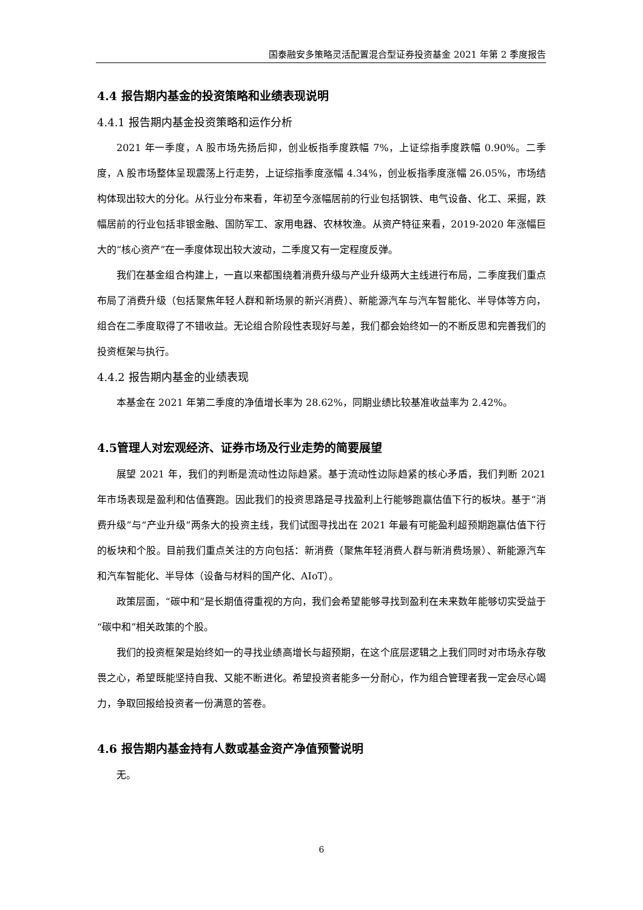国泰融安多策略灵活配置混合型证券投资基金 2021 年第 2 季度报告
4.4 报告期内基金的投资策略和业绩表现说明
4.4.1 报告期内基金投资策略和运作分析
2021 年一季度，A 股市场先扬后抑，创业板指季度跌幅 7%，上证综指季度跌幅 0.90%。二季度，A 股市场整体呈现震荡上行走势，上证综指季度涨幅 4.34%，创业板指季度涨幅 26.05%，市场结构体现出较大的分化。从行业分布来看，年初至今涨幅居前的行业包括钢铁、电气设备、化工、采掘，跌幅居前的行业包括非银金融、国防军工、家用电器、农林牧渔。从资产特征来看，2019-2020 年涨幅巨大的“核心资产”在一季度体现出较大波动，二季度又有一定程度反弹。
我们在基金组合构建上，一直以来都围绕着消费升级与产业升级两大主线进行布局，二季度我们重点布局了消费升级（包括聚焦年轻人群和新场景的新兴消费）、新能源汽车与汽车智能化、半导体等方向，组合在二季度取得了不错收益。无论组合阶段性表现好与差，我们都会始终如一的不断反思和完善我们的投资框架与执行。
4.4.2 报告期内基金的业绩表现
本基金在 2021 年第二季度的净值增长率为 28.62%，同期业绩比较基准收益率为 2.42%。
4.5管理人对宏观经济、证券市场及行业走势的简要展望
展望 2021 年，我们的判断是流动性边际趋紧。基于流动性边际趋紧的核心矛盾，我们判断 2021 年市场表现是盈利和估值赛跑。因此我们的投资思路是寻找盈利上行能够跑赢估值下行的板块。基于“消费升级”与“产业升级”两条大的投资主线，我们试图寻找出在 2021 年最有可能盈利超预期跑赢估值下行的板块和个股。目前我们重点关注的方向包括：新消费（聚焦年轻消费人群与新消费场景）、新能源汽车和汽车智能化、半导体（设备与材料的国产化、AIoT）。
政策层面，“碳中和”是长期值得重视的方向，我们会希望能够寻找到盈利在未来数年能够切实受益于“碳中和”相关政策的个股。
我们的投资框架是始终如一的寻找业绩高增长与超预期，在这个底层逻辑之上我们同时对市场永存敬畏之心，希望既能坚持自我、又能不断进化。希望投资者能多一分耐心，作为组合管理者我一定会尽心竭力，争取回报给投资者一份满意的答卷。
4.6 报告期内基金持有人数或基金资产净值预警说明
无。
6